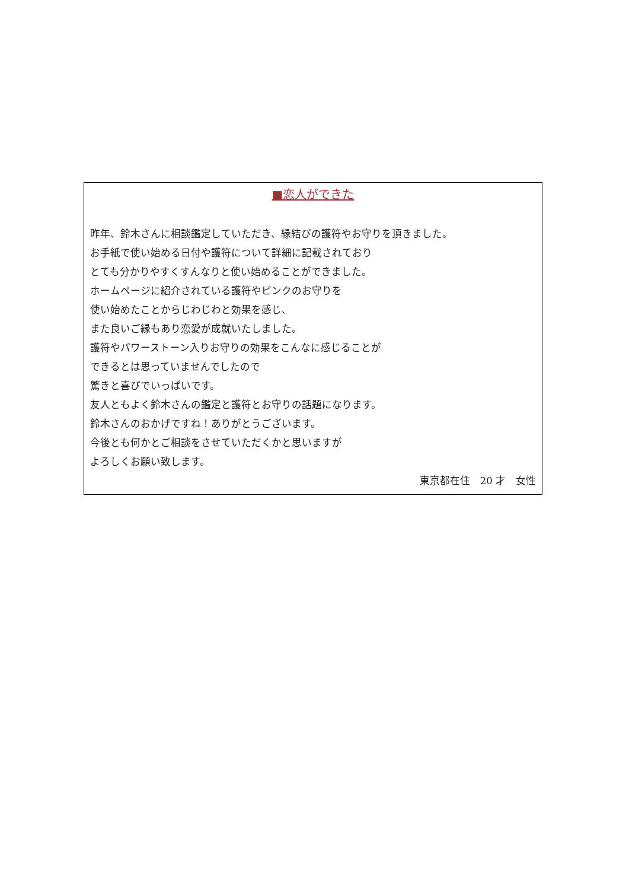■恋人ができた
昨年、鈴木さんに相談鑑定していただき、縁結びの護符やお守りを頂きました。
お手紙で使い始める日付や護符について詳細に記載されており
とても分かりやすくすんなりと使い始めることができました。
ホームページに紹介されている護符やピンクのお守りを
使い始めたことからじわじわと効果を感じ、
また良いご縁もあり恋愛が成就いたしました。
護符やパワーストーン入りお守りの効果をこんなに感じることが
できるとは思っていませんでしたので
驚きと喜びでいっぱいです。
友人ともよく鈴木さんの鑑定と護符とお守りの話題になります。
鈴木さんのおかげですね！ありがとうございます。
今後とも何かとご相談をさせていただくかと思いますが
よろしくお願い致します。
東京都在住　20 才　女性